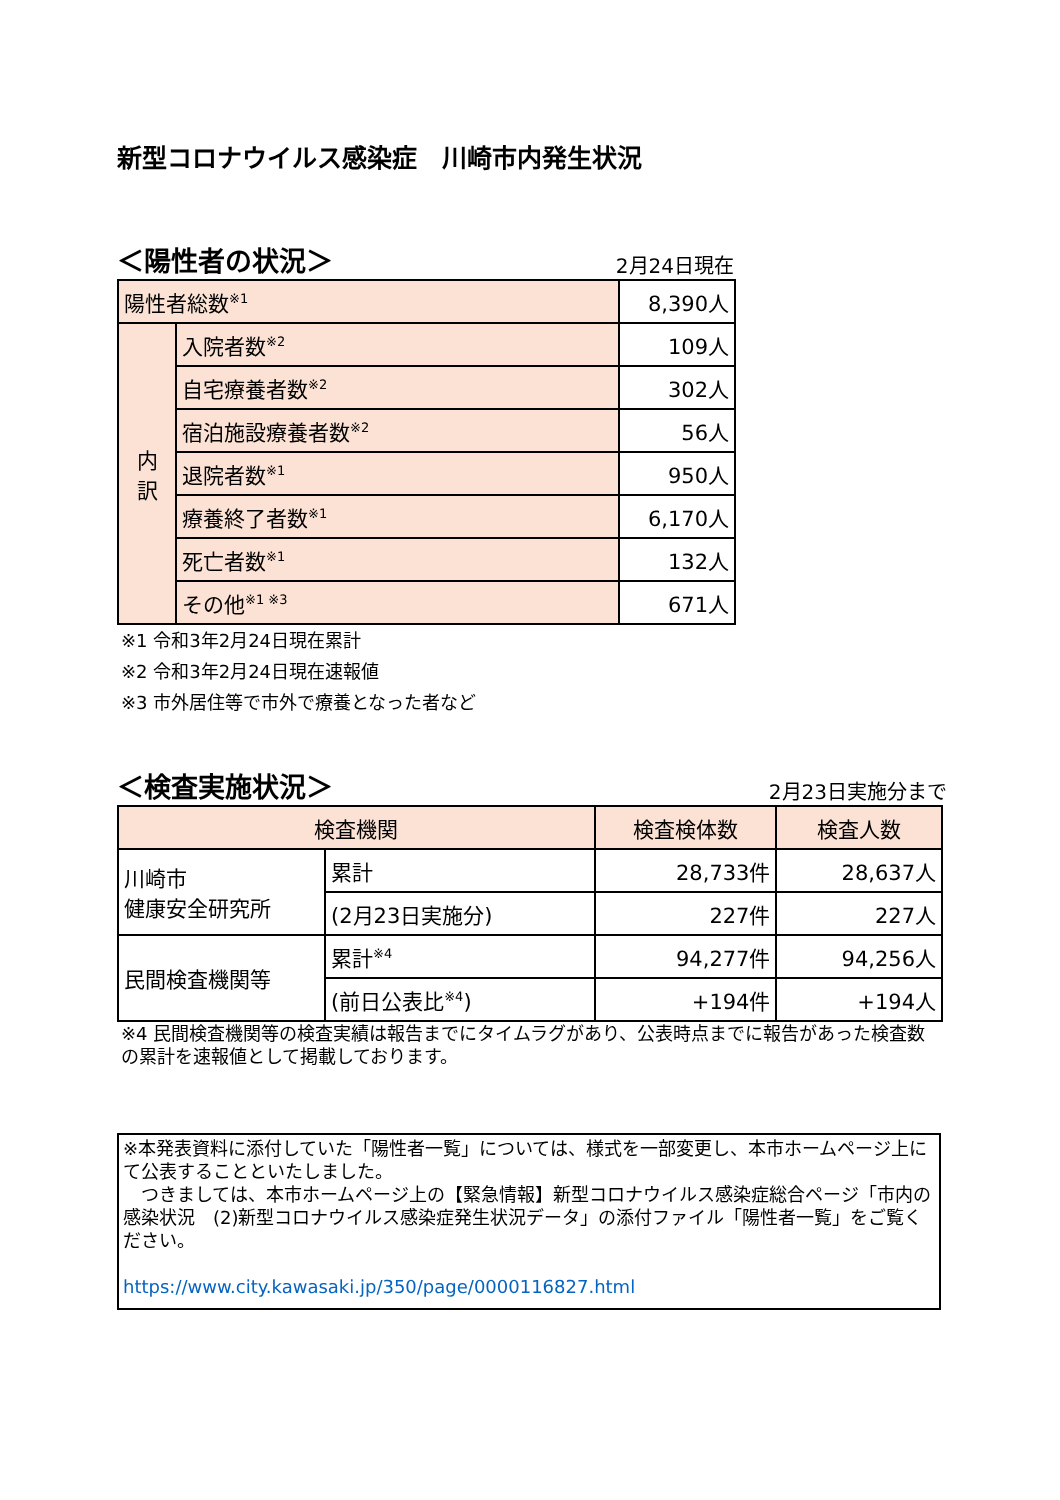新型コロナウイルス感染症　川崎市内発生状況
＜陽性者の状況＞ 2月24日現在
| 陽性者総数<sup>※1</sup> | | 8,390人 |
| 内 訳 | 入院者数<sup>※2</sup> | 109人 |
| | 自宅療養者数<sup>※2</sup> | 302人 |
| | 宿泊施設療養者数<sup>※2</sup> | 56人 |
| | 退院者数<sup>※1</sup> | 950人 |
| | 療養終了者数<sup>※1</sup> | 6,170人 |
| | 死亡者数<sup>※1</sup> | 132人 |
| | その他<sup>※1 ※3</sup> | 671人 |
※1 令和3年2月24日現在累計
※2 令和3年2月24日現在速報値
※3 市外居住等で市外で療養となった者など
＜検査実施状況＞ 2月23日実施分まで
| 検査機関 | | 検査検体数 | 検査人数 |
| 川崎市 健康安全研究所 | 累計 | 28,733件 | 28,637人 |
| | (2月23日実施分) | 227件 | 227人 |
| 民間検査機関等 | 累計<sup>※4</sup> | 94,277件 | 94,256人 |
| | (前日公表比<sup>※4</sup>) | +194件 | +194人 |
※4 民間検査機関等の検査実績は報告までにタイムラグがあり、公表時点までに報告があった検査数の累計を速報値として掲載しております。
※本発表資料に添付していた「陽性者一覧」については、様式を一部変更し、本市ホームページ上にて公表することといたしました。
　つきましては、本市ホームページ上の【緊急情報】新型コロナウイルス感染症総合ページ「市内の感染状況　(2)新型コロナウイルス感染症発生状況データ」の添付ファイル「陽性者一覧」をご覧ください。
https://www.city.kawasaki.jp/350/page/0000116827.html